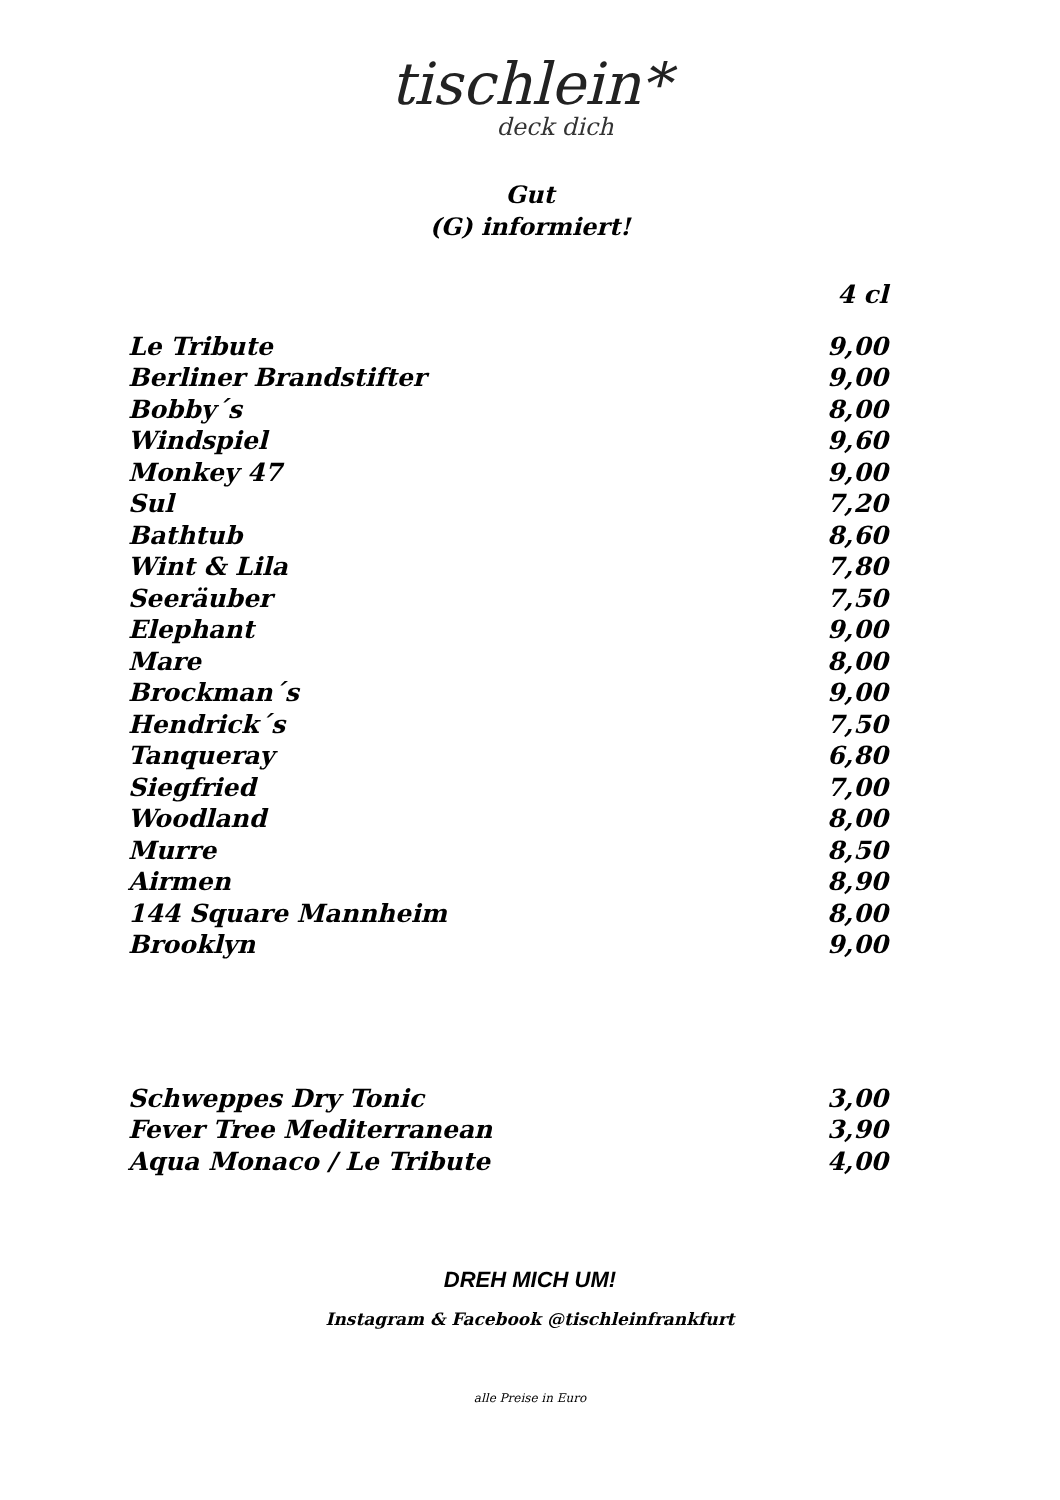tischlein*
deck dich
Gut
(G) informiert!
| | 4 cl |
| Le Tribute | 9,00 |
| Berliner Brandstifter | 9,00 |
| Bobby´s | 8,00 |
| Windspiel | 9,60 |
| Monkey 47 | 9,00 |
| Sul | 7,20 |
| Bathtub | 8,60 |
| Wint & Lila | 7,80 |
| Seeräuber | 7,50 |
| Elephant | 9,00 |
| Mare | 8,00 |
| Brockman´s | 9,00 |
| Hendrick´s | 7,50 |
| Tanqueray | 6,80 |
| Siegfried | 7,00 |
| Woodland | 8,00 |
| Murre | 8,50 |
| Airmen | 8,90 |
| 144 Square Mannheim | 8,00 |
| Brooklyn | 9,00 |
| Schweppes Dry Tonic | 3,00 |
| Fever Tree Mediterranean | 3,90 |
| Aqua Monaco / Le Tribute | 4,00 |
DREH MICH UM!
Instagram & Facebook @tischleinfrankfurt
alle Preise in Euro